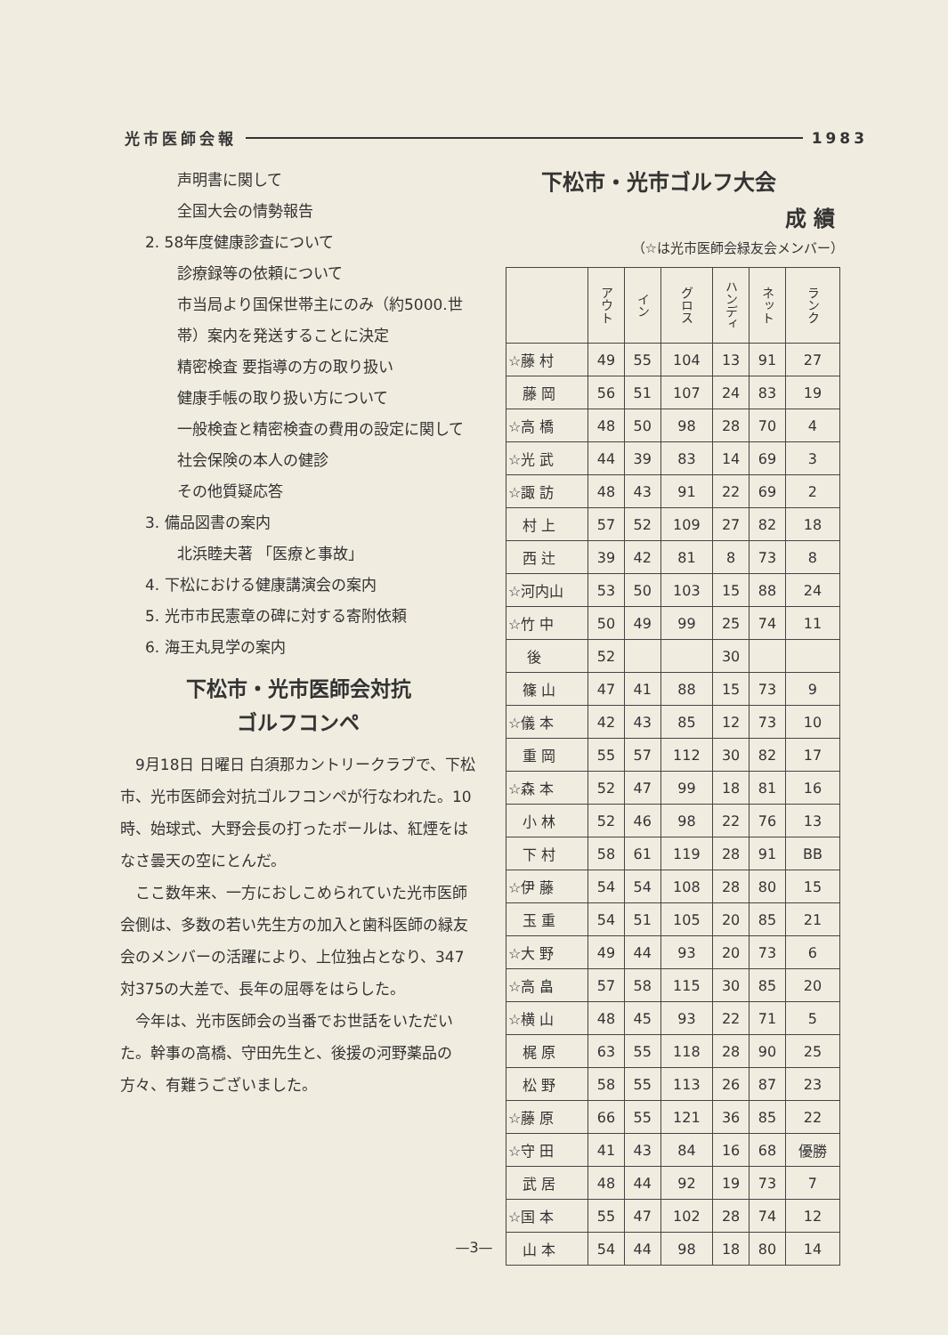光市医師会報 1983
声明書に関して
全国大会の情勢報告
2. 58年度健康診査について
診療録等の依頼について
市当局より国保世帯主にのみ（約5000.世帯）案内を発送することに決定
精密検査 要指導の方の取り扱い
健康手帳の取り扱い方について
一般検査と精密検査の費用の設定に関して
社会保険の本人の健診
その他質疑応答
3. 備品図書の案内
北浜睦夫著 「医療と事故」
4. 下松における健康講演会の案内
5. 光市市民憲章の碑に対する寄附依頼
6. 海王丸見学の案内
下松市・光市医師会対抗
ゴルフコンペ
9月18日 日曜日 白須那カントリークラブで、下松市、光市医師会対抗ゴルフコンペが行なわれた。10時、始球式、大野会長の打ったボールは、紅煙をはなさ曇天の空にとんだ。
ここ数年来、一方におしこめられていた光市医師会側は、多数の若い先生方の加入と歯科医師の緑友会のメンバーの活躍により、上位独占となり、347対375の大差で、長年の屈辱をはらした。
今年は、光市医師会の当番でお世話をいただいた。幹事の高橋、守田先生と、後援の河野薬品の方々、有難うございました。
下松市・光市ゴルフ大会
成 績
（☆は光市医師会緑友会メンバー）
| | アウト | イン | グロス | ハンディ | ネット | ランク |
| --- | --- | --- | --- | --- | --- | --- |
| ☆藤 村 | 49 | 55 | 104 | 13 | 91 | 27 |
| 藤 岡 | 56 | 51 | 107 | 24 | 83 | 19 |
| ☆高 橋 | 48 | 50 | 98 | 28 | 70 | 4 |
| ☆光 武 | 44 | 39 | 83 | 14 | 69 | 3 |
| ☆諏 訪 | 48 | 43 | 91 | 22 | 69 | 2 |
| 村 上 | 57 | 52 | 109 | 27 | 82 | 18 |
| 西 辻 | 39 | 42 | 81 | 8 | 73 | 8 |
| ☆河内山 | 53 | 50 | 103 | 15 | 88 | 24 |
| ☆竹 中 | 50 | 49 | 99 | 25 | 74 | 11 |
| 後 | 52 | | | 30 | | |
| 篠 山 | 47 | 41 | 88 | 15 | 73 | 9 |
| ☆儀 本 | 42 | 43 | 85 | 12 | 73 | 10 |
| 重 岡 | 55 | 57 | 112 | 30 | 82 | 17 |
| ☆森 本 | 52 | 47 | 99 | 18 | 81 | 16 |
| 小 林 | 52 | 46 | 98 | 22 | 76 | 13 |
| 下 村 | 58 | 61 | 119 | 28 | 91 | BB |
| ☆伊 藤 | 54 | 54 | 108 | 28 | 80 | 15 |
| 玉 重 | 54 | 51 | 105 | 20 | 85 | 21 |
| ☆大 野 | 49 | 44 | 93 | 20 | 73 | 6 |
| ☆高 畠 | 57 | 58 | 115 | 30 | 85 | 20 |
| ☆横 山 | 48 | 45 | 93 | 22 | 71 | 5 |
| 梶 原 | 63 | 55 | 118 | 28 | 90 | 25 |
| 松 野 | 58 | 55 | 113 | 26 | 87 | 23 |
| ☆藤 原 | 66 | 55 | 121 | 36 | 85 | 22 |
| ☆守 田 | 41 | 43 | 84 | 16 | 68 | 優勝 |
| 武 居 | 48 | 44 | 92 | 19 | 73 | 7 |
| ☆国 本 | 55 | 47 | 102 | 28 | 74 | 12 |
| 山 本 | 54 | 44 | 98 | 18 | 80 | 14 |
—3—